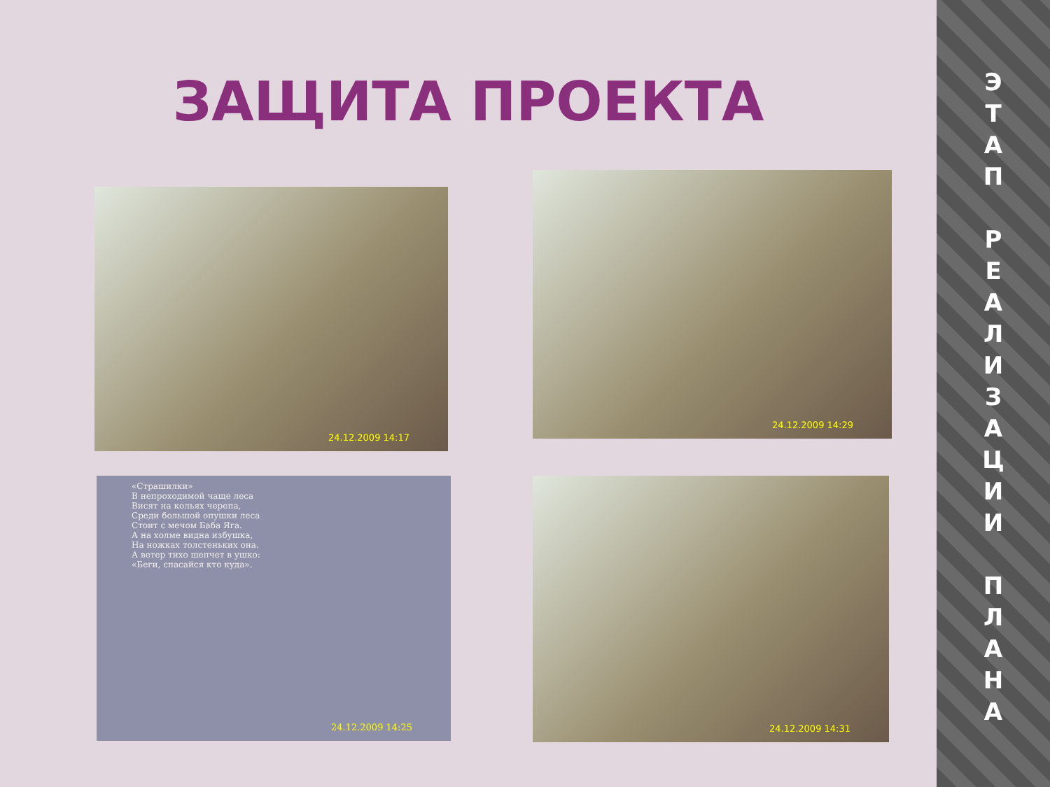ЗАЩИТА ПРОЕКТА
24.12.2009 14:17
24.12.2009 14:29
«Страшилки»
В непроходимой чаще леса
Висят на кольях черепа,
Среди большой опушки леса
Стоит с мечом Баба Яга.
А на холме видна избушка,
На ножках толстеньких она.
А ветер тихо шепчет в ушко:
«Беги, спасайся кто куда».
24.12.2009 14:25
24.12.2009 14:31
Э
Т
А
П
Р
Е
А
Л
И
З
А
Ц
И
И
П
Л
А
Н
А